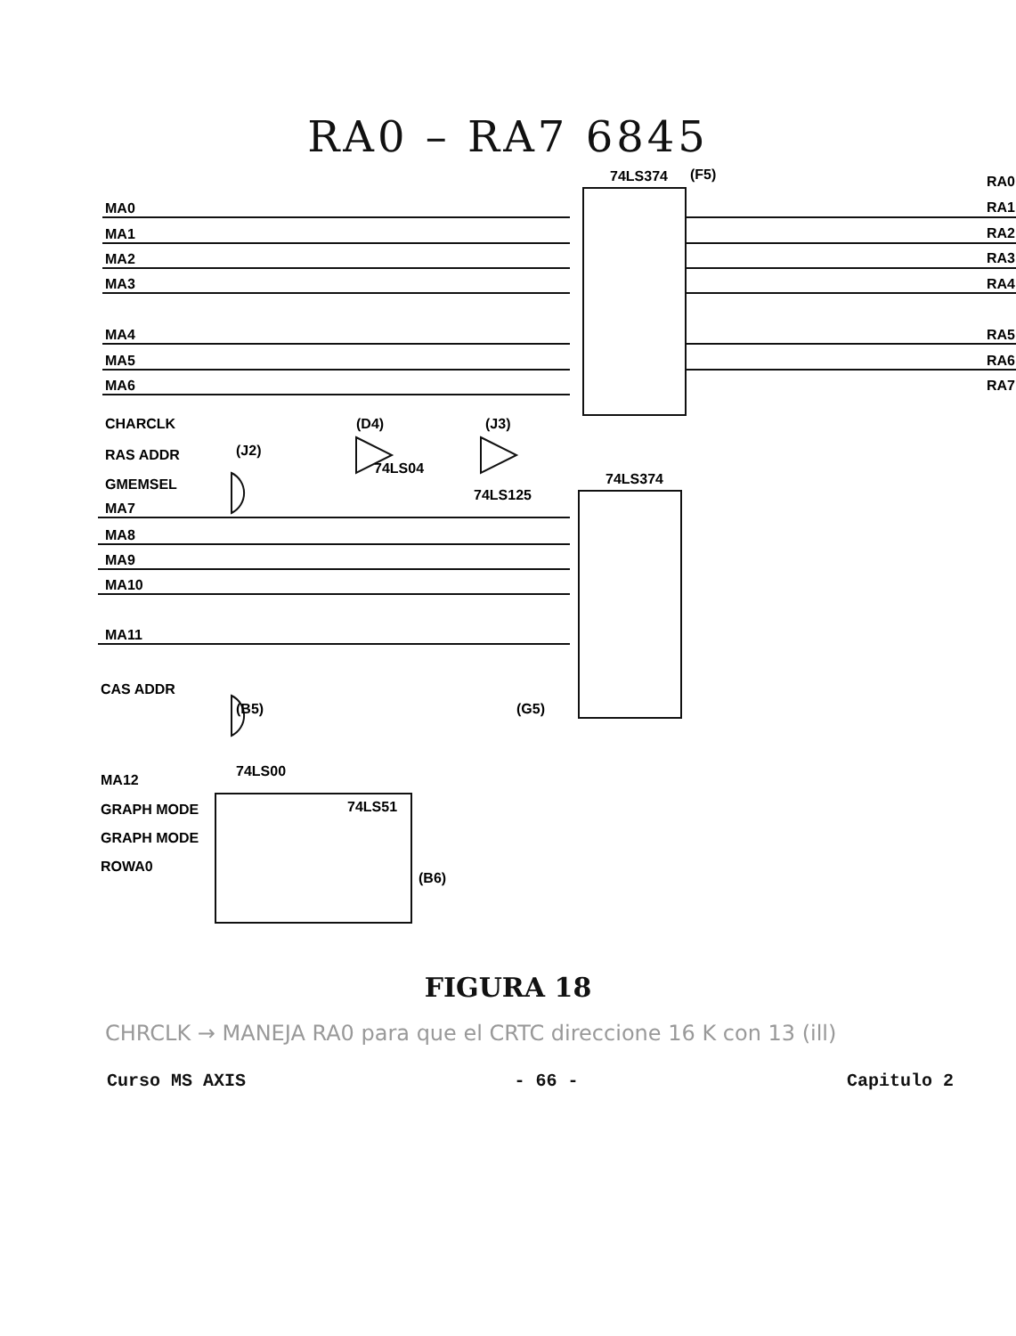RA0 – RA7 6845
MA0
MA1
MA2
MA3
MA4
MA5
MA6
CHARCLK
RAS ADDR
GMEMSEL
MA7
MA8
MA9
MA10
MA11
CAS ADDR
MA12
GRAPH MODE
GRAPH MODE
ROWA0
RA0
RA1
RA2
RA3
RA4
RA5
RA6
RA7
74LS374
(F5)
74LS374
(D4)
(J3)
(J2)
74LS04
74LS125
(B5)
74LS00
(G5)
74LS51
(B6)
FIGURA 18
CHRCLK → MANEJA RA0 para que el CRTC direccione 16 K con 13 (ill)
Curso MS AXIS - 66 - Capitulo 2